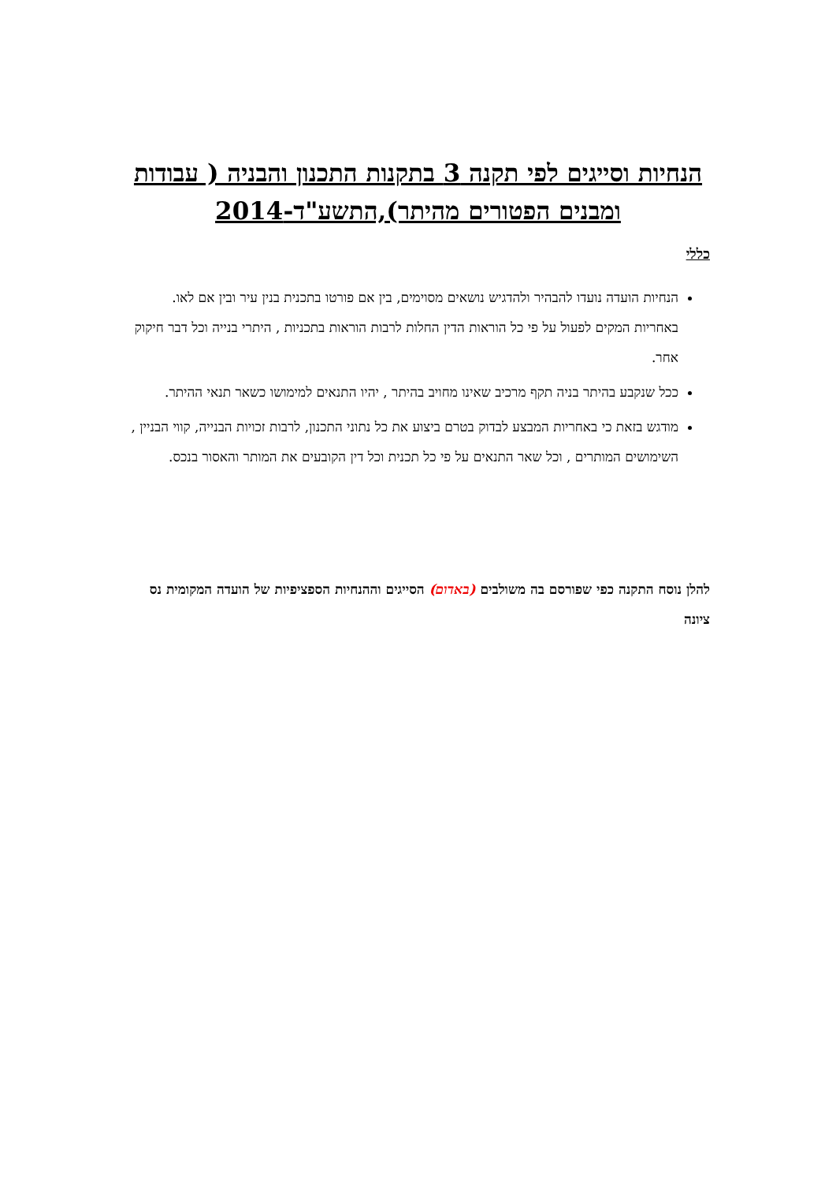הנחיות וסייגים לפי תקנה 3 בתקנות התכנון והבניה ( עבודות ומבנים הפטורים מהיתר),התשע"ד-2014
כללי
הנחיות הועדה נועדו להבהיר ולהדגיש נושאים מסוימים, בין אם פורטו בתכנית בנין עיר ובין אם לאו. באחריות המקים לפעול על פי כל הוראות הדין החלות לרבות הוראות בתכניות , היתרי בנייה וכל דבר חיקוק אחר.
ככל שנקבע בהיתר בניה תקף מרכיב שאינו מחויב בהיתר , יהיו התנאים למימושו כשאר תנאי ההיתר.
מודגש בזאת כי באחריות המבצע לבדוק בטרם ביצוע את כל נתוני התכנון, לרבות זכויות הבנייה, קווי הבניין , השימושים המותרים , וכל שאר התנאים על פי כל תכנית וכל דין הקובעים את המותר והאסור בנכס.
להלן נוסח התקנה כפי שפורסם בה משולבים (באדום) הסייגים וההנחיות הספציפיות של הועדה המקומית נס ציונה